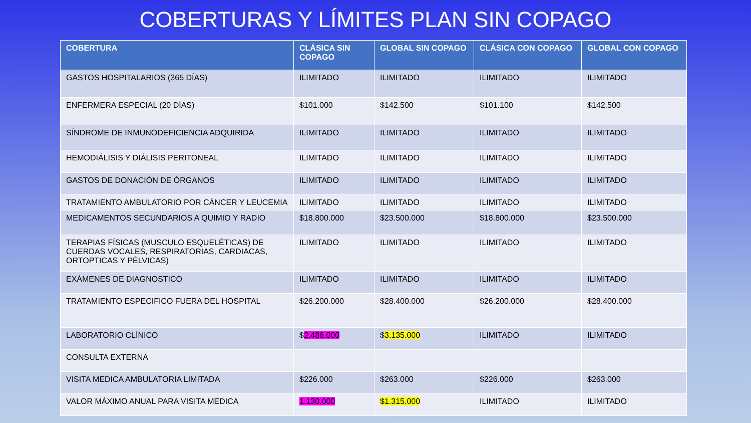COBERTURAS Y LÍMITES PLAN SIN COPAGO
| COBERTURA | CLÁSICA SIN COPAGO | GLOBAL SIN COPAGO | CLÁSICA CON COPAGO | GLOBAL CON COPAGO |
| --- | --- | --- | --- | --- |
| GASTOS HOSPITALARIOS (365 DÍAS) | ILIMITADO | ILIMITADO | ILIMITADO | ILIMITADO |
| ENFERMERA ESPECIAL (20 DÍAS) | $101.000 | $142.500 | $101.100 | $142.500 |
| SÍNDROME DE INMUNODEFICIENCIA ADQUIRIDA | ILIMITADO | ILIMITADO | ILIMITADO | ILIMITADO |
| HEMODIÁLISIS Y DIÁLISIS PERITONEAL | ILIMITADO | ILIMITADO | ILIMITADO | ILIMITADO |
| GASTOS DE DONACIÓN DE ÓRGANOS | ILIMITADO | ILIMITADO | ILIMITADO | ILIMITADO |
| TRATAMIENTO AMBULATORIO POR CÁNCER Y LEUCEMIA | ILIMITADO | ILIMITADO | ILIMITADO | ILIMITADO |
| MEDICAMENTOS SECUNDARIOS A QUIMIO Y RADIO | $18.800.000 | $23.500.000 | $18.800.000 | $23.500.000 |
| TERAPIAS FÍSICAS (MUSCULO ESQUELÉTICAS) DE CUERDAS VOCALES, RESPIRATORIAS, CARDIACAS, ORTOPTICAS Y PÉLVICAS) | ILIMITADO | ILIMITADO | ILIMITADO | ILIMITADO |
| EXÁMENES DE DIAGNOSTICO | ILIMITADO | ILIMITADO | ILIMITADO | ILIMITADO |
| TRATAMIENTO ESPECIFICO FUERA DEL HOSPITAL | $26.200.000 | $28.400.000 | $26.200.000 | $28.400.000 |
| LABORATORIO CLÍNICO | $ 2.486.000 | $ 3.135.000 | ILIMITADO | ILIMITADO |
| CONSULTA EXTERNA | | | | |
| VISITA MEDICA AMBULATORIA LIMITADA | $226.000 | $263.000 | $226.000 | $263.000 |
| VALOR MÁXIMO ANUAL PARA VISITA MEDICA | 1.130.000 | $1.315.000 | ILIMITADO | ILIMITADO |